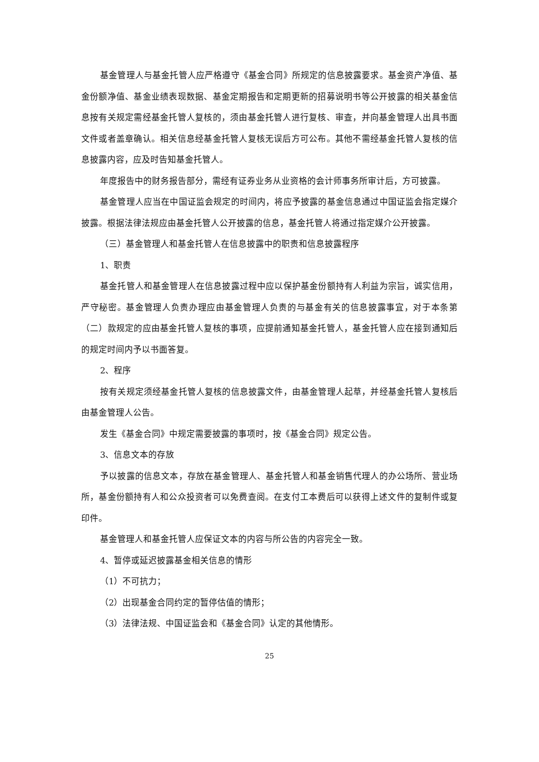基金管理人与基金托管人应严格遵守《基金合同》所规定的信息披露要求。基金资产净值、基金份额净值、基金业绩表现数据、基金定期报告和定期更新的招募说明书等公开披露的相关基金信息按有关规定需经基金托管人复核的，须由基金托管人进行复核、审查，并向基金管理人出具书面文件或者盖章确认。相关信息经基金托管人复核无误后方可公布。其他不需经基金托管人复核的信息披露内容，应及时告知基金托管人。
年度报告中的财务报告部分，需经有证券业务从业资格的会计师事务所审计后，方可披露。
基金管理人应当在中国证监会规定的时间内，将应予披露的基金信息通过中国证监会指定媒介披露。根据法律法规应由基金托管人公开披露的信息，基金托管人将通过指定媒介公开披露。
（三）基金管理人和基金托管人在信息披露中的职责和信息披露程序
1、职责
基金托管人和基金管理人在信息披露过程中应以保护基金份额持有人利益为宗旨，诚实信用，严守秘密。基金管理人负责办理应由基金管理人负责的与基金有关的信息披露事宜，对于本条第（二）款规定的应由基金托管人复核的事项，应提前通知基金托管人，基金托管人应在接到通知后的规定时间内予以书面答复。
2、程序
按有关规定须经基金托管人复核的信息披露文件，由基金管理人起草，并经基金托管人复核后由基金管理人公告。
发生《基金合同》中规定需要披露的事项时，按《基金合同》规定公告。
3、信息文本的存放
予以披露的信息文本，存放在基金管理人、基金托管人和基金销售代理人的办公场所、营业场所，基金份额持有人和公众投资者可以免费查阅。在支付工本费后可以获得上述文件的复制件或复印件。
基金管理人和基金托管人应保证文本的内容与所公告的内容完全一致。
4、暂停或延迟披露基金相关信息的情形
（1）不可抗力；
（2）出现基金合同约定的暂停估值的情形；
（3）法律法规、中国证监会和《基金合同》认定的其他情形。
25